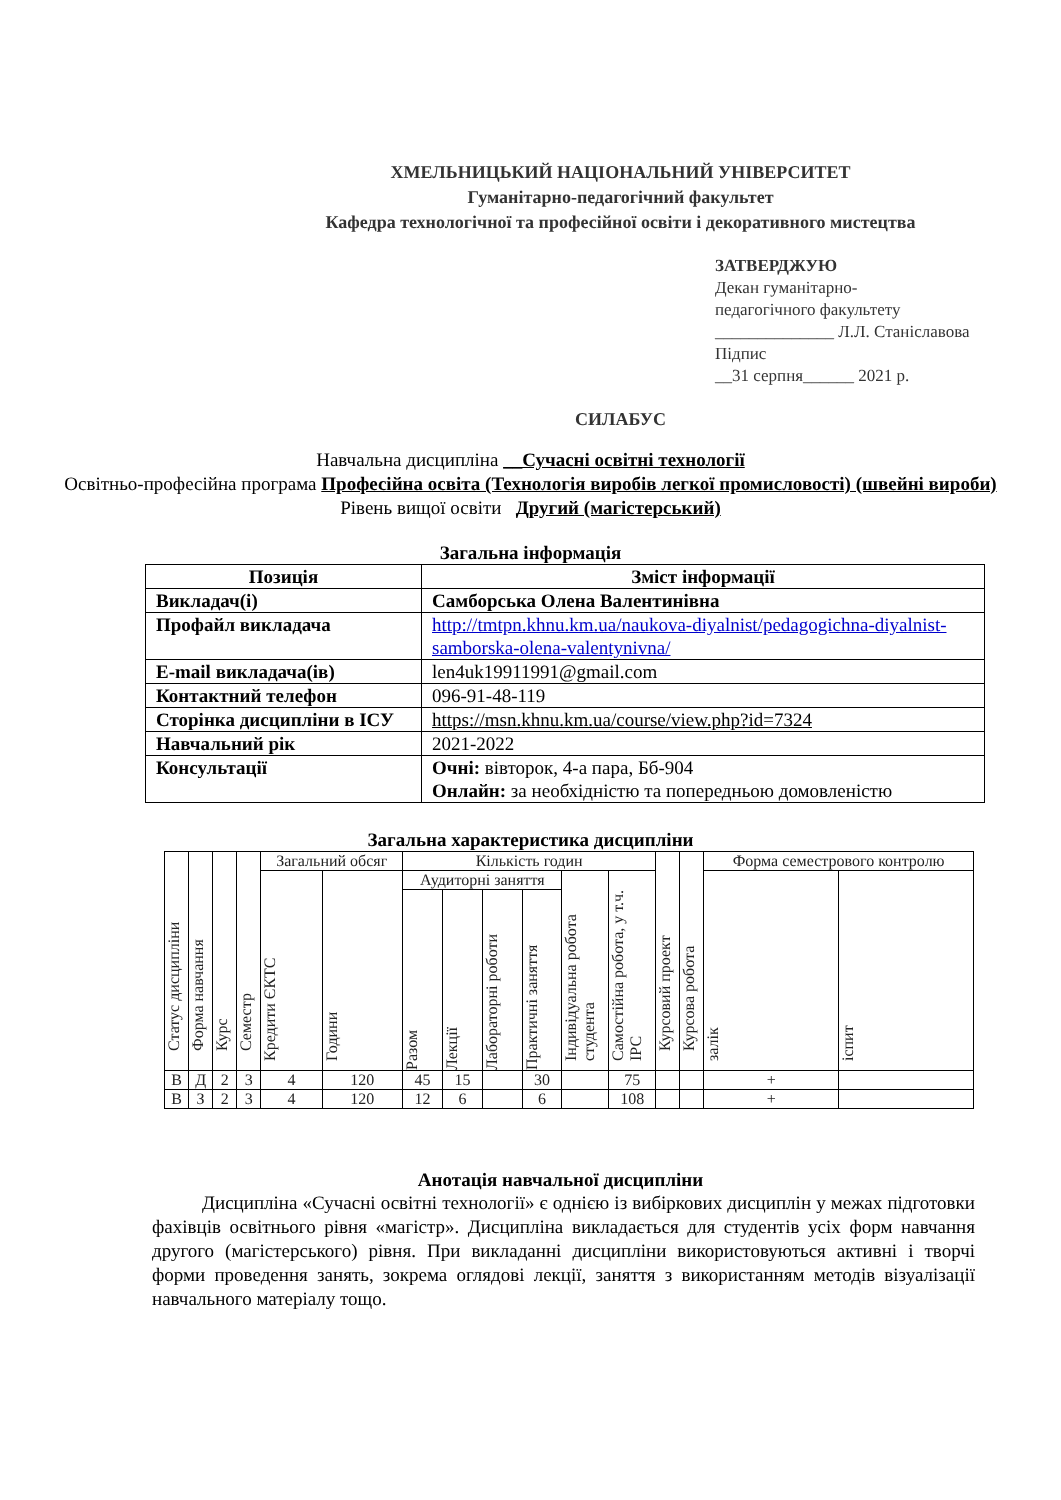ХМЕЛЬНИЦЬКИЙ НАЦІОНАЛЬНИЙ УНІВЕРСИТЕТ
Гуманітарно-педагогічний факультет
Кафедра технологічної та професійної освіти і декоративного мистецтва
ЗАТВЕРДЖУЮ
Декан гуманітарно-
педагогічного факультету
______________ Л.Л. Станіславова
Підпис
__31 серпня______ 2021 р.
СИЛАБУС
Навчальна дисципліна __Сучасні освітні технології
Освітньо-професійна програма Професійна освіта (Технологія виробів легкої промисловості) (швейні вироби)
Рівень вищої освіти Другий (магістерський)
Загальна інформація
| Позиція | Зміст інформації |
| --- | --- |
| Викладач(і) | Самборська Олена Валентинівна |
| Профайл викладача | http://tmtpn.khnu.km.ua/naukova-diyalnist/pedagogichna-diyalnist-samborska-olena-valentynivna/ |
| E-mail викладача(ів) | len4uk19911991@gmail.com |
| Контактний телефон | 096-91-48-119 |
| Сторінка дисципліни в ІСУ | https://msn.khnu.km.ua/course/view.php?id=7324 |
| Навчальний рік | 2021-2022 |
| Консультації | Очні: вівторок, 4-а пара, Бб-904 Онлайн: за необхідністю та попередньою домовленістю |
Загальна характеристика дисципліни
| Статус дисципліни | Форма навчання | Курс | Семестр | Загальний обсяг | | Кількість годин | | | | | | Курсовий проект | Курсова робота | Форма семестрового контролю | |
| --- | --- | --- | --- | --- | --- | --- | --- | --- | --- | --- | --- | --- | --- | --- | --- |
| | | | | Кредити ЄКТС | Години | Аудиторні заняття | | | | Індивідуальна робота студента | Самостійна робота, у т.ч. ІРС | | | залік | іспит |
| | | | | | | Разом | Лекції | Лабораторні роботи | Практичні заняття | | | | | | |
| В | Д | 2 | 3 | 4 | 120 | 45 | 15 | | 30 | | 75 | | | + | |
| В | З | 2 | 3 | 4 | 120 | 12 | 6 | | 6 | | 108 | | | + | |
Анотація навчальної дисципліни
Дисципліна «Сучасні освітні технології» є однією із вибіркових дисциплін у межах підготовки фахівців освітнього рівня «магістр». Дисципліна викладається для студентів усіх форм навчання другого (магістерського) рівня. При викладанні дисципліни використовуються активні і творчі форми проведення занять, зокрема оглядові лекції, заняття з використанням методів візуалізації навчального матеріалу тощо.